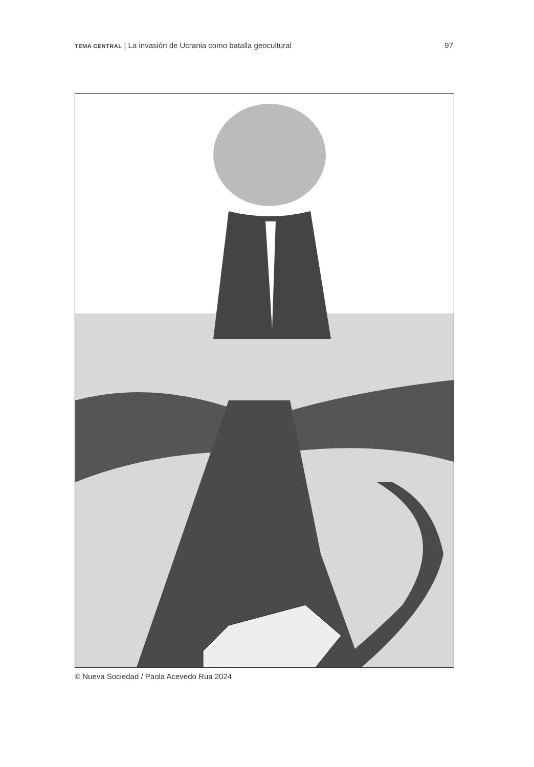TEMA CENTRAL | La invasión de Ucrania como batalla geocultural
97
© Nueva Sociedad / Paola Acevedo Rua 2024